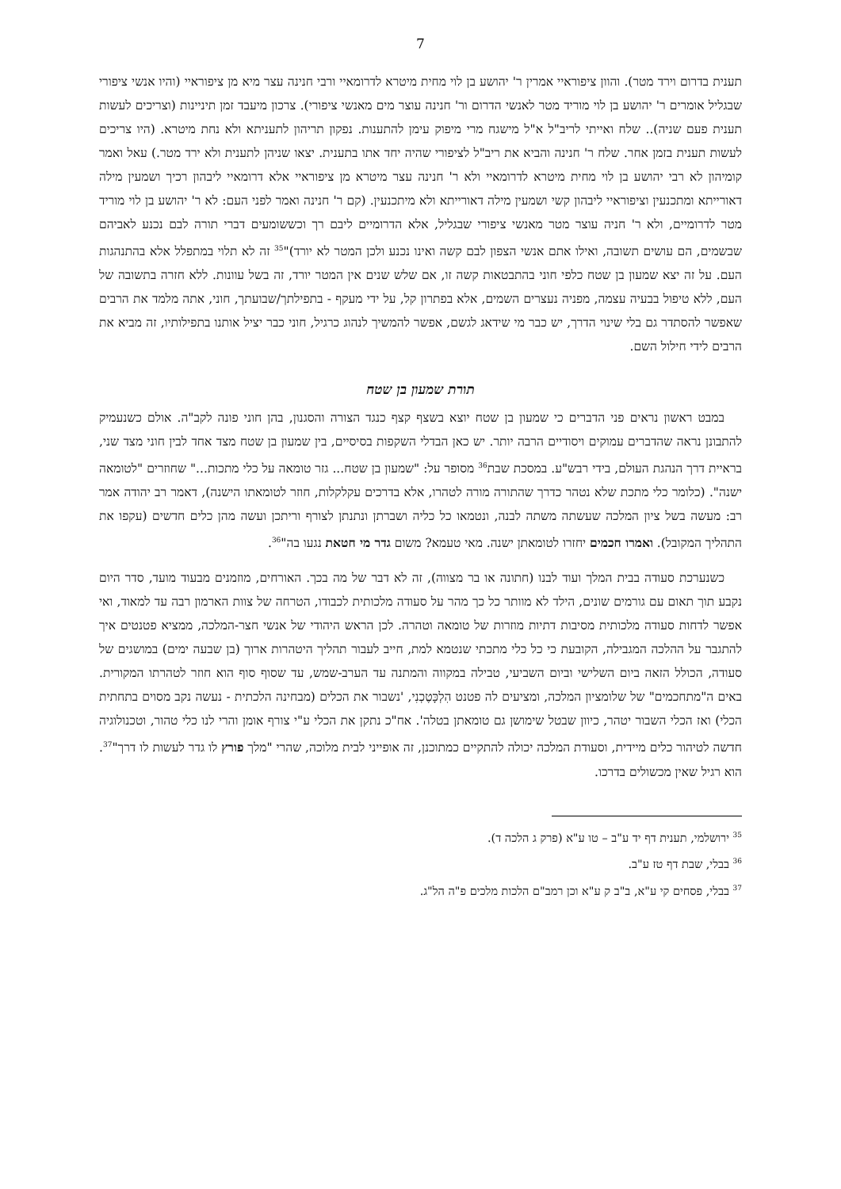7
תענית בדרום וירד מטר). והוון ציפוראיי אמרין ר' יהושע בן לוי מחית מיטרא לדרומאיי ורבי חנינה עצר מיא מן ציפוראיי (והיו אנשי ציפורי שבגליל אומרים ר' יהושע בן לוי מוריד מטר לאנשי הדרום ור' חנינה עוצר מים מאנשי ציפורי). צרכון מיעבד זמן תיניינות (וצריכים לעשות תענית פעם שניה).. שלח ואייתי לריב"ל א"ל מישגח מרי מיפוק עימן להתענות. נפקון תריהון לתעניתא ולא נחת מיטרא. (היו צריכים לעשות תענית בזמן אחר. שלח ר' חנינה והביא את ריב"ל לציפורי שהיה יחד אתו בתענית. יצאו שניהן לתענית ולא ירד מטר.) עאל ואמר קומיהון לא רבי יהושע בן לוי מחית מיטרא לדרומאיי ולא ר' חנינה עצר מיטרא מן ציפוראיי אלא דרומאיי ליבהון רכיך ושמעין מילה דאורייתא ומתכנעין וציפוראיי ליבהון קשי ושמעין מילה דאורייתא ולא מיתכנעין. (קם ר' חנינה ואמר לפני העם: לא ר' יהושע בן לוי מוריד מטר לדרומיים, ולא ר' חניה עוצר מטר מאנשי ציפורי שבגליל, אלא הדרומיים ליבם רך וכששומעים דברי תורה לבם נכנע לאביהם שבשמים, הם עושים תשובה, ואילו אתם אנשי הצפון לבם קשה ואינו נכנע ולכן המטר לא יורד)"<sup>35</sup> זה לא תלוי במתפלל אלא בהתנהגות העם. על זה יצא שמעון בן שטח כלפי חוני בהתבטאות קשה זו, אם שלש שנים אין המטר יורד, זה בשל עוונות. ללא חזרה בתשובה של העם, ללא טיפול בבעיה עצמה, מפניה נעצרים השמים, אלא בפתרון קל, על ידי מעקף - בתפילתך/שבועתך, חוני, אתה מלמד את הרבים שאפשר להסתדר גם בלי שינוי הדרך, יש כבר מי שידאג לגשם, אפשר להמשיך לנהוג כרגיל, חוני כבר יציל אותנו בתפילותיו, זה מביא את הרבים לידי חילול השם.
תורת שמעון בן שטח
במבט ראשון נראים פני הדברים כי שמעון בן שטח יוצא בשצף קצף כנגד הצורה והסגנון, בהן חוני פונה לקב"ה. אולם כשנעמיק להתבונן נראה שהדברים עמוקים ויסודיים הרבה יותר. יש כאן הבדלי השקפות בסיסיים, בין שמעון בן שטח מצד אחד לבין חוני מצד שני, בראיית דרך הנהגת העולם, בידי רבש"ע. במסכת שבת<sup>36</sup> מסופר על: "שמעון בן שטח... גזר טומאה על כלי מתכות..." שחוזרים "לטומאה ישנה". (כלומר כלי מתכת שלא נטהר כדרך שהתורה מורה לטהרו, אלא בדרכים עקלקלות, חוזר לטומאתו הישנה), דאמר רב יהודה אמר רב: מעשה בשל ציון המלכה שעשתה משתה לבנה, ונטמאו כל כליה ושברתן ונתנתן לצורף וריתכן ועשה מהן כלים חדשים (עקפו את התהליך המקובל). ואמרו חכמים יחזרו לטומאתן ישנה. מאי טעמא? משום גדר מי חטאת נגעו בה"<sup>36</sup>.
כשנערכת סעודה בבית המלך ועוד לבנו (חתונה או בר מצווה), זה לא דבר של מה בכך. האורחים, מוזמנים מבעוד מועד, סדר היום נקבע תוך תאום עם גורמים שונים, הילד לא מוותר כל כך מהר על סעודה מלכותית לכבודו, הטרחה של צוות הארמון רבה עד למאוד, ואי אפשר לדחות סעודה מלכותית מסיבות דתיות מוזרות של טומאה וטהרה. לכן הראש היהודי של אנשי חצר-המלכה, ממציא פטנטים איך להתגבר על ההלכה המגבילה, הקובעת כי כל כלי מתכתי שנטמא למת, חייב לעבור תהליך היטהרות ארוך (בן שבעה ימים) במושגים של סעודה, הכולל הזאה ביום השלישי וביום השביעי, טבילה במקווה והמתנה עד הערב-שמש, עד שסוף סוף הוא חוזר לטהרתו המקורית. באים ה"מתחכמים" של שלומציון המלכה, ומציעים לה פטנט הִלְכָּטֶכְנִי, 'נשבור את הכלים (מבחינה הלכתית - נעשה נקב מסוים בתחתית הכלי) ואז הכלי השבור יטהר, כיוון שבטל שימושן גם טומאתן בטלה'. אח"כ נתקן את הכלי ע"י צורף אומן והרי לנו כלי טהור, וטכנולוגיה חדשה לטיהור כלים מיידית, וסעודת המלכה יכולה להתקיים כמתוכנן, זה אופייני לבית מלוכה, שהרי "מלך פורץ לו גדר לעשות לו דרך"<sup>37</sup>. הוא רגיל שאין מכשולים בדרכו.
<sup>35</sup> ירושלמי, תענית דף יד ע"ב – טו ע"א (פרק ג הלכה ד).
<sup>36</sup> בבלי, שבת דף טז ע"ב.
<sup>37</sup> בבלי, פסחים קי ע"א, ב"ב ק ע"א וכן רמב"ם הלכות מלכים פ"ה הל"ג.